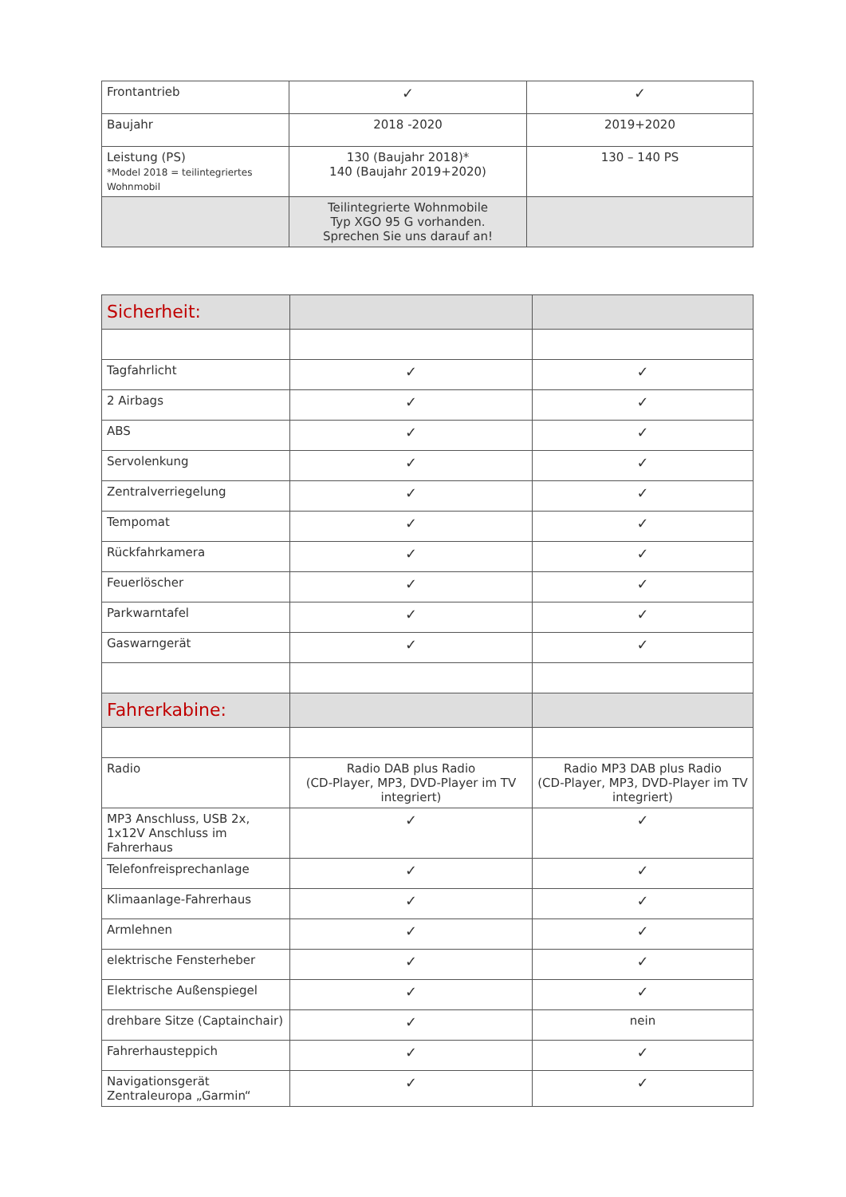| Frontantrieb | ✓ | ✓ |
| Baujahr | 2018 -2020 | 2019+2020 |
| Leistung (PS) *Model 2018 = teilintegriertes Wohnmobil | 130 (Baujahr 2018)* 140 (Baujahr 2019+2020) | 130 – 140 PS |
| | Teilintegrierte Wohnmobile Typ XGO 95 G vorhanden. Sprechen Sie uns darauf an! | |
| Sicherheit: | | |
| Tagfahrlicht | ✓ | ✓ |
| 2 Airbags | ✓ | ✓ |
| ABS | ✓ | ✓ |
| Servolenkung | ✓ | ✓ |
| Zentralverriegelung | ✓ | ✓ |
| Tempomat | ✓ | ✓ |
| Rückfahrkamera | ✓ | ✓ |
| Feuerlöscher | ✓ | ✓ |
| Parkwarntafel | ✓ | ✓ |
| Gaswarngerät | ✓ | ✓ |
| Fahrerkabine: | | |
| Radio | Radio DAB plus Radio (CD-Player, MP3, DVD-Player im TV integriert) | Radio MP3 DAB plus Radio (CD-Player, MP3, DVD-Player im TV integriert) |
| MP3 Anschluss, USB 2x, 1x12V Anschluss im Fahrerhaus | ✓ | ✓ |
| Telefonfreisprechanlage | ✓ | ✓ |
| Klimaanlage-Fahrerhaus | ✓ | ✓ |
| Armlehnen | ✓ | ✓ |
| elektrische Fensterheber | ✓ | ✓ |
| Elektrische Außenspiegel | ✓ | ✓ |
| drehbare Sitze (Captainchair) | ✓ | nein |
| Fahrerhausteppich | ✓ | ✓ |
| Navigationsgerät Zentraleuropa „Garmin“ | ✓ | ✓ |